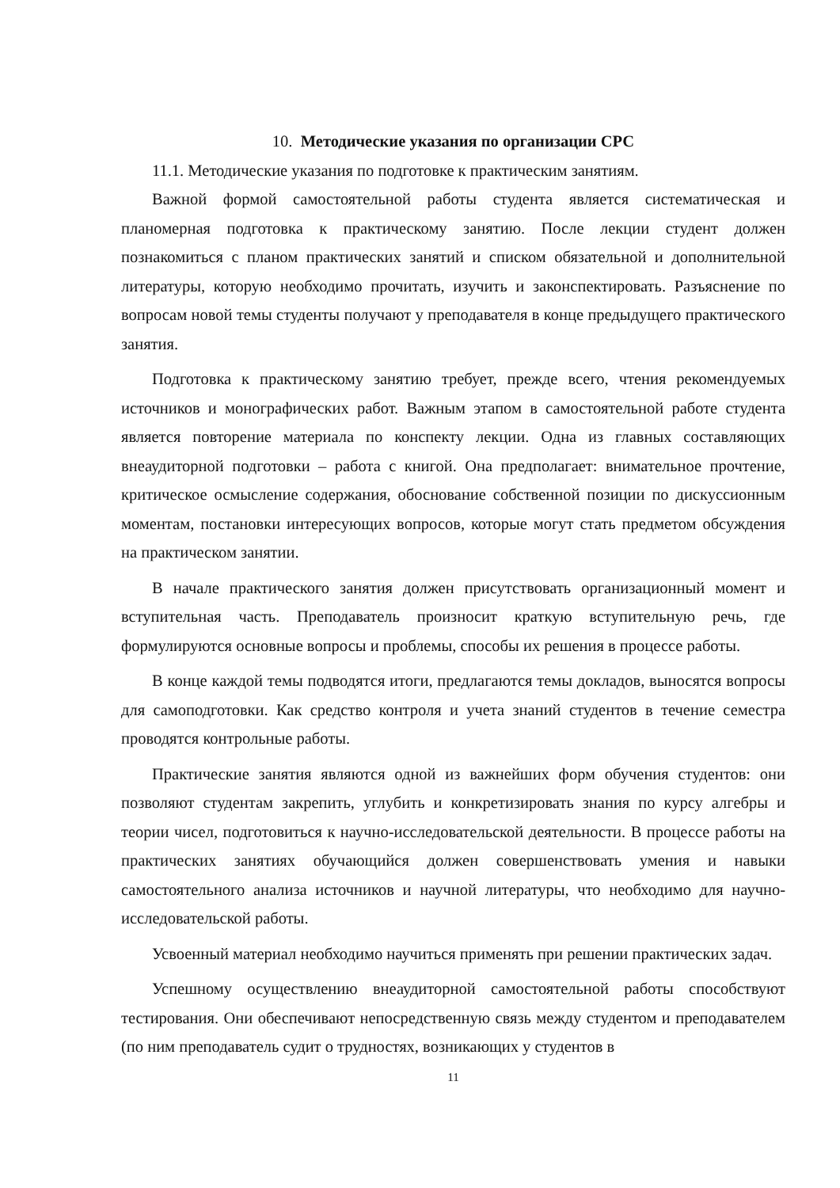10. Методические указания по организации СРС
11.1. Методические указания по подготовке к практическим занятиям.
Важной формой самостоятельной работы студента является систематическая и планомерная подготовка к практическому занятию. После лекции студент должен познакомиться с планом практических занятий и списком обязательной и дополнительной литературы, которую необходимо прочитать, изучить и законспектировать. Разъяснение по вопросам новой темы студенты получают у преподавателя в конце предыдущего практического занятия.
Подготовка к практическому занятию требует, прежде всего, чтения рекомендуемых источников и монографических работ. Важным этапом в самостоятельной работе студента является повторение материала по конспекту лекции. Одна из главных составляющих внеаудиторной подготовки – работа с книгой. Она предполагает: внимательное прочтение, критическое осмысление содержания, обоснование собственной позиции по дискуссионным моментам, постановки интересующих вопросов, которые могут стать предметом обсуждения на практическом занятии.
В начале практического занятия должен присутствовать организационный момент и вступительная часть. Преподаватель произносит краткую вступительную речь, где формулируются основные вопросы и проблемы, способы их решения в процессе работы.
В конце каждой темы подводятся итоги, предлагаются темы докладов, выносятся вопросы для самоподготовки. Как средство контроля и учета знаний студентов в течение семестра проводятся контрольные работы.
Практические занятия являются одной из важнейших форм обучения студентов: они позволяют студентам закрепить, углубить и конкретизировать знания по курсу алгебры и теории чисел, подготовиться к научно-исследовательской деятельности. В процессе работы на практических занятиях обучающийся должен совершенствовать умения и навыки самостоятельного анализа источников и научной литературы, что необходимо для научно-исследовательской работы.
Усвоенный материал необходимо научиться применять при решении практических задач.
Успешному осуществлению внеаудиторной самостоятельной работы способствуют тестирования. Они обеспечивают непосредственную связь между студентом и преподавателем (по ним преподаватель судит о трудностях, возникающих у студентов в
11